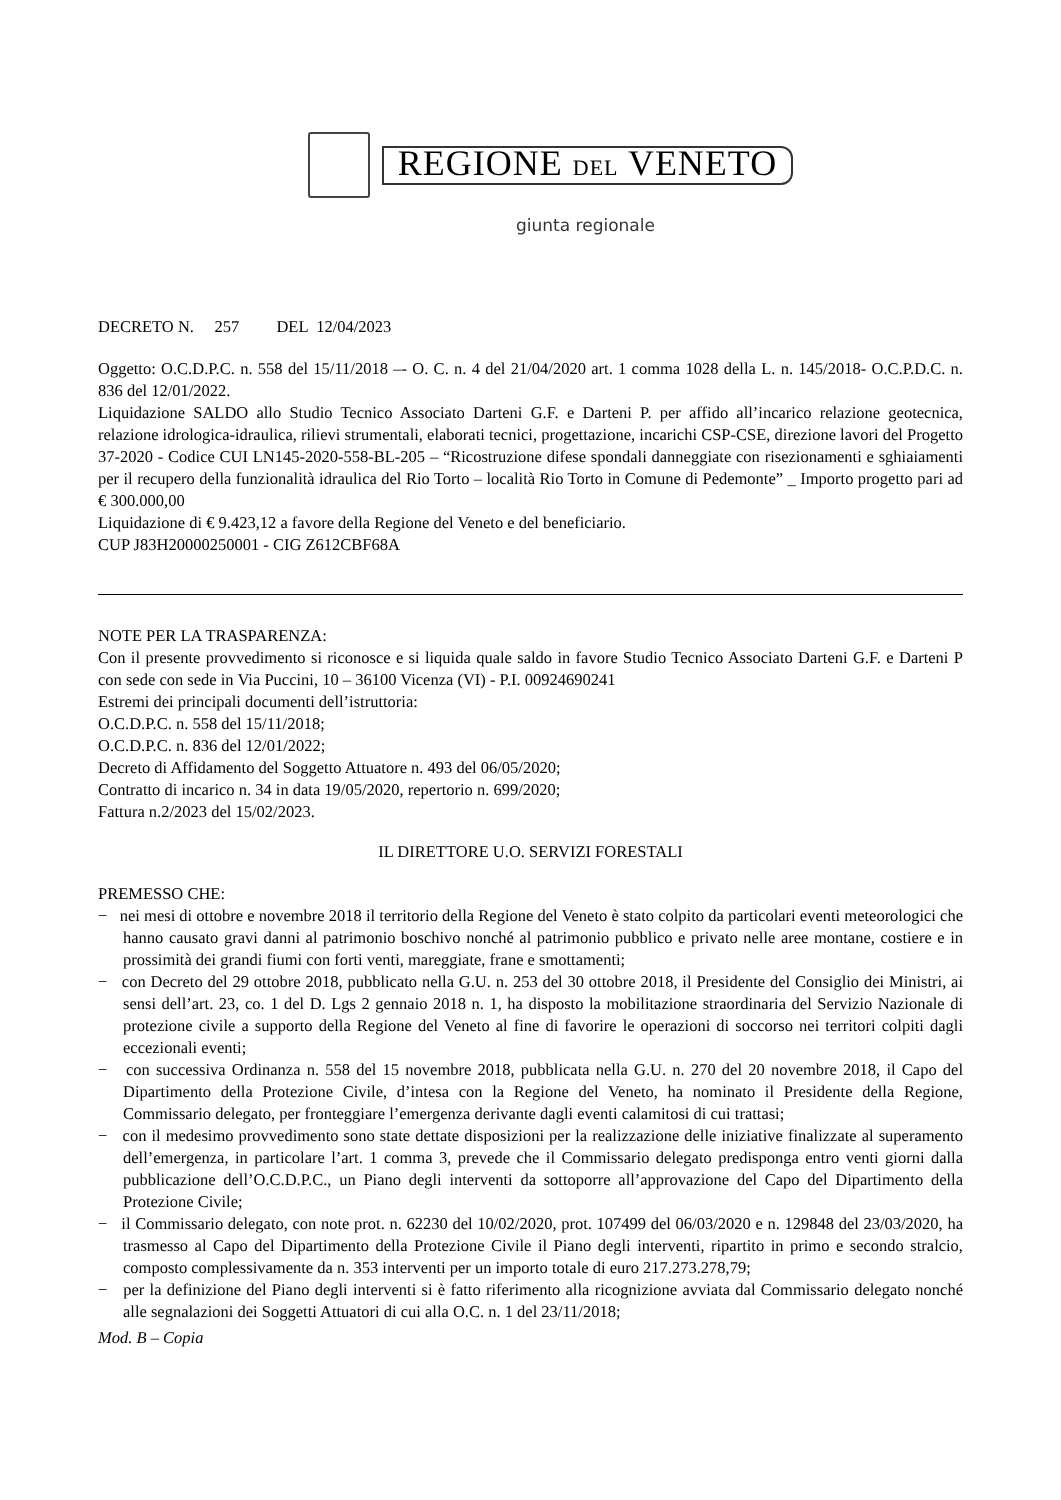REGIONE DEL VENETO
giunta regionale
DECRETO N. 257 DEL 12/04/2023
Oggetto: O.C.D.P.C. n. 558 del 15/11/2018 –- O. C. n. 4 del 21/04/2020 art. 1 comma 1028 della L. n. 145/2018- O.C.P.D.C. n. 836 del 12/01/2022.
Liquidazione SALDO allo Studio Tecnico Associato Darteni G.F. e Darteni P. per affido all’incarico relazione geotecnica, relazione idrologica-idraulica, rilievi strumentali, elaborati tecnici, progettazione, incarichi CSP-CSE, direzione lavori del Progetto 37-2020 - Codice CUI LN145-2020-558-BL-205 – “Ricostruzione difese spondali danneggiate con risezionamenti e sghiaiamenti per il recupero della funzionalità idraulica del Rio Torto – località Rio Torto in Comune di Pedemonte” _ Importo progetto pari ad € 300.000,00
Liquidazione di € 9.423,12 a favore della Regione del Veneto e del beneficiario.
CUP J83H20000250001 - CIG Z612CBF68A
NOTE PER LA TRASPARENZA:
Con il presente provvedimento si riconosce e si liquida quale saldo in favore Studio Tecnico Associato Darteni G.F. e Darteni P con sede con sede in Via Puccini, 10 – 36100 Vicenza (VI) - P.I. 00924690241
Estremi dei principali documenti dell’istruttoria:
O.C.D.P.C. n. 558 del 15/11/2018;
O.C.D.P.C. n. 836 del 12/01/2022;
Decreto di Affidamento del Soggetto Attuatore n. 493 del 06/05/2020;
Contratto di incarico n. 34 in data 19/05/2020, repertorio n. 699/2020;
Fattura n.2/2023 del 15/02/2023.
IL DIRETTORE U.O. SERVIZI FORESTALI
PREMESSO CHE:
− nei mesi di ottobre e novembre 2018 il territorio della Regione del Veneto è stato colpito da particolari eventi meteorologici che hanno causato gravi danni al patrimonio boschivo nonché al patrimonio pubblico e privato nelle aree montane, costiere e in prossimità dei grandi fiumi con forti venti, mareggiate, frane e smottamenti;
− con Decreto del 29 ottobre 2018, pubblicato nella G.U. n. 253 del 30 ottobre 2018, il Presidente del Consiglio dei Ministri, ai sensi dell’art. 23, co. 1 del D. Lgs 2 gennaio 2018 n. 1, ha disposto la mobilitazione straordinaria del Servizio Nazionale di protezione civile a supporto della Regione del Veneto al fine di favorire le operazioni di soccorso nei territori colpiti dagli eccezionali eventi;
− con successiva Ordinanza n. 558 del 15 novembre 2018, pubblicata nella G.U. n. 270 del 20 novembre 2018, il Capo del Dipartimento della Protezione Civile, d’intesa con la Regione del Veneto, ha nominato il Presidente della Regione, Commissario delegato, per fronteggiare l’emergenza derivante dagli eventi calamitosi di cui trattasi;
− con il medesimo provvedimento sono state dettate disposizioni per la realizzazione delle iniziative finalizzate al superamento dell’emergenza, in particolare l’art. 1 comma 3, prevede che il Commissario delegato predisponga entro venti giorni dalla pubblicazione dell’O.C.D.P.C., un Piano degli interventi da sottoporre all’approvazione del Capo del Dipartimento della Protezione Civile;
− il Commissario delegato, con note prot. n. 62230 del 10/02/2020, prot. 107499 del 06/03/2020 e n. 129848 del 23/03/2020, ha trasmesso al Capo del Dipartimento della Protezione Civile il Piano degli interventi, ripartito in primo e secondo stralcio, composto complessivamente da n. 353 interventi per un importo totale di euro 217.273.278,79;
− per la definizione del Piano degli interventi si è fatto riferimento alla ricognizione avviata dal Commissario delegato nonché alle segnalazioni dei Soggetti Attuatori di cui alla O.C. n. 1 del 23/11/2018;
Mod. B – Copia